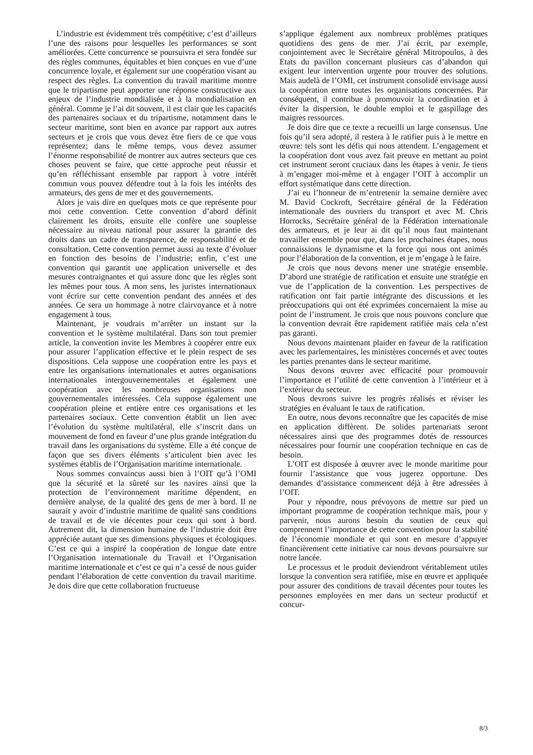L’industrie est évidemment très compétitive; c’est d’ailleurs l’une des raisons pour lesquelles les performances se sont améliorées. Cette concurrence se poursuivra et sera fondée sur des règles communes, équitables et bien conçues en vue d’une concurrence loyale, et également sur une coopération visant au respect des règles. La convention du travail maritime montre que le tripartisme peut apporter une réponse constructive aux enjeux de l’industrie mondialisée et à la mondialisation en général. Comme je l’ai dit souvent, il est clair que les capacités des partenaires sociaux et du tripartisme, notamment dans le secteur maritime, sont bien en avance par rapport aux autres secteurs et je crois que vous devez être fiers de ce que vous représentez; dans le même temps, vous devez assumer l’énorme responsabilité de montrer aux autres secteurs que ces choses peuvent se faire, que cette approche peut réussir et qu’en réfléchissant ensemble par rapport à votre intérêt commun vous pouvez défendre tout à la fois les intérêts des armateurs, des gens de mer et des gouvernements.
Alors je vais dire en quelques mots ce que représente pour moi cette convention. Cette convention d’abord définit clairement les droits, ensuite elle confère une souplesse nécessaire au niveau national pour assurer la garantie des droits dans un cadre de transparence, de responsabilité et de consultation. Cette convention permet aussi au texte d’évoluer en fonction des besoins de l’industrie; enfin, c’est une convention qui garantit une application universelle et des mesures contraignantes et qui assure donc que les règles sont les mêmes pour tous. A mon sens, les juristes internationaux vont écrire sur cette convention pendant des années et des années. Ce sera un hommage à notre clairvoyance et à notre engagement à tous.
Maintenant, je voudrais m’arrêter un instant sur la convention et le système multilatéral. Dans son tout premier article, la convention invite les Membres à coopérer entre eux pour assurer l’application effective et le plein respect de ses dispositions. Cela suppose une coopération entre les pays et entre les organisations internationales et autres organisations internationales intergouvernementales et également une coopération avec les nombreuses organisations non gouvernementales intéressées. Cela suppose également une coopération pleine et entière entre ces organisations et les partenaires sociaux. Cette convention établit un lien avec l’évolution du système multilatéral, elle s’inscrit dans un mouvement de fond en faveur d’une plus grande intégration du travail dans les organisations du système. Elle a été conçue de façon que ses divers éléments s’articulent bien avec les systèmes établis de l’Organisation maritime internationale.
Nous sommes convaincus aussi bien à l’OIT qu’à l’OMI que la sécurité et la sûreté sur les navires ainsi que la protection de l’environnement maritime dépendent, en dernière analyse, de la qualité des gens de mer à bord. Il ne saurait y avoir d’industrie maritime de qualité sans conditions de travail et de vie décentes pour ceux qui sont à bord. Autrement dit, la dimension humaine de l’industrie doit être appréciée autant que ses dimensions physiques et écologiques. C’est ce qui a inspiré la coopération de longue date entre l’Organisation internationale du Travail et l’Organisation maritime internationale et c’est ce qui n’a cessé de nous guider pendant l’élaboration de cette convention du travail maritime. Je dois dire que cette collaboration fructueuse
s’applique également aux nombreux problèmes pratiques quotidiens des gens de mer. J’ai écrit, par exemple, conjointement avec le Secrétaire général Mitropoulos, à des Etats du pavillon concernant plusieurs cas d’abandon qui exigent leur intervention urgente pour trouver des solutions. Mais audelà de l’OMI, cet instrument consolidé envisage aussi la coopération entre toutes les organisations concernées. Par conséquent, il contribue à promouvoir la coordination et à éviter la dispersion, le double emploi et le gaspillage des maigres ressources.
Je dois dire que ce texte a recueilli un large consensus. Une fois qu’il sera adopté, il restera à le ratifier puis à le mettre en œuvre: tels sont les défis qui nous attendent. L’engagement et la coopération dont vous avez fait preuve en mettant au point cet instrument seront cruciaux dans les étapes à venir. Je tiens à m’engager moi-même et à engager l’OIT à accomplir un effort systématique dans cette direction.
J’ai eu l’honneur de m’entretenir la semaine dernière avec M. David Cockroft, Secrétaire général de la Fédération internationale des ouvriers du transport et avec M. Chris Horrocks, Secrétaire général de la Fédération internationale des armateurs, et je leur ai dit qu’il nous faut maintenant travailler ensemble pour que, dans les prochaines étapes, nous connaissions le dynamisme et la force qui nous ont animés pour l’élaboration de la convention, et je m’engage à le faire.
Je crois que nous devons mener une stratégie ensemble. D’abord une stratégie de ratification et ensuite une stratégie en vue de l’application de la convention. Les perspectives de ratification ont fait partie intégrante des discussions et les préoccupations qui ont été exprimées concernaient la mise au point de l’instrument. Je crois que nous pouvons conclure que la convention devrait être rapidement ratifiée mais cela n’est pas garanti.
Nous devons maintenant plaider en faveur de la ratification avec les parlementaires, les ministères concernés et avec toutes les parties prenantes dans le secteur maritime.
Nous devons œuvrer avec efficacité pour promouvoir l’importance et l’utilité de cette convention à l’intérieur et à l’extérieur du secteur.
Nous devrons suivre les progrès réalisés et réviser les stratégies en évaluant le taux de ratification.
En outre, nous devons reconnaître que les capacités de mise en application diffèrent. De solides partenariats seront nécessaires ainsi que des programmes dotés de ressources nécessaires pour fournir une coopération technique en cas de besoin.
L’OIT est disposée à œuvrer avec le monde maritime pour fournir l’assistance que vous jugerez opportune. Des demandes d’assistance commencent déjà à être adressées à l’OIT.
Pour y répondre, nous prévoyons de mettre sur pied un important programme de coopération technique mais, pour y parvenir, nous aurons besoin du soutien de ceux qui comprennent l’importance de cette convention pour la stabilité de l’économie mondiale et qui sont en mesure d’appuyer financièrement cette initiative car nous devons poursuivre sur notre lancée.
Le processus et le produit deviendront véritablement utiles lorsque la convention sera ratifiée, mise en œuvre et appliquée pour assurer des conditions de travail décentes pour toutes les personnes employées en mer dans un secteur productif et concur-
8/3